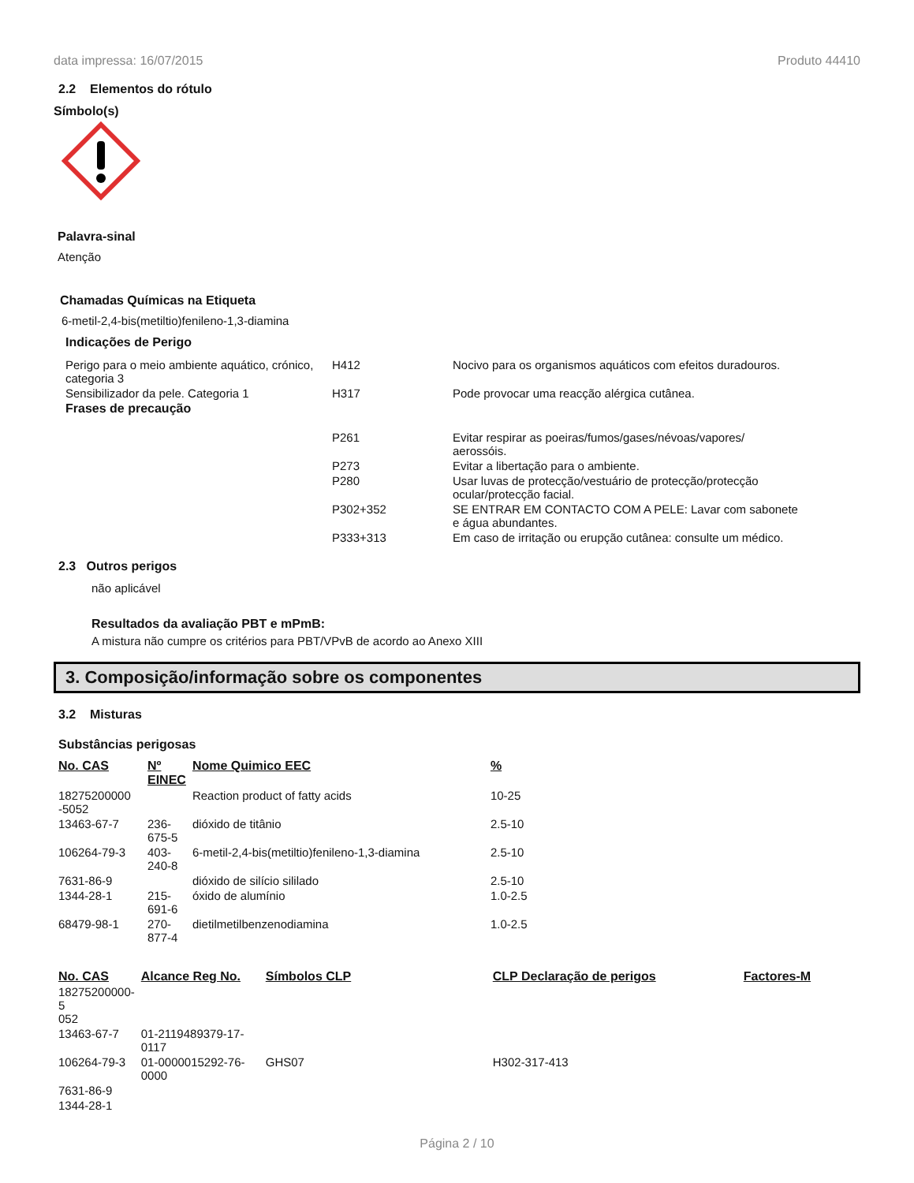data impressa: 16/07/2015 Produto 44410
2.2 Elementos do rótulo
Símbolo(s)
Palavra-sinal
Atenção
Chamadas Químicas na Etiqueta
6-metil-2,4-bis(metiltio)fenileno-1,3-diamina
Indicações de Perigo
| Perigo para o meio ambiente aquático, crónico, categoria 3 | H412 | Nocivo para os organismos aquáticos com efeitos duradouros. |
| Sensibilizador da pele. Categoria 1 | H317 | Pode provocar uma reacção alérgica cutânea. |
| Frases de precaução | | |
| | P261 | Evitar respirar as poeiras/fumos/gases/névoas/vapores/ aerossóis. |
| | P273 | Evitar a libertação para o ambiente. |
| | P280 | Usar luvas de protecção/vestuário de protecção/protecção ocular/protecção facial. |
| | P302+352 | SE ENTRAR EM CONTACTO COM A PELE: Lavar com sabonete e água abundantes. |
| | P333+313 | Em caso de irritação ou erupção cutânea: consulte um médico. |
2.3 Outros perigos
não aplicável
Resultados da avaliação PBT e mPmB:
A mistura não cumpre os critérios para PBT/VPvB de acordo ao Anexo XIII
3. Composição/informação sobre os componentes
3.2 Misturas
Substâncias perigosas
| No. CAS | Nº EINEC | Nome Quimico EEC | % |
| --- | --- | --- | --- |
| 18275200000 -5052 | | Reaction product of fatty acids | 10-25 |
| 13463-67-7 | 236-675-5 | dióxido de titânio | 2.5-10 |
| 106264-79-3 | 403-240-8 | 6-metil-2,4-bis(metiltio)fenileno-1,3-diamina | 2.5-10 |
| 7631-86-9 | | dióxido de silício sililado | 2.5-10 |
| 1344-28-1 | 215-691-6 | óxido de alumínio | 1.0-2.5 |
| 68479-98-1 | 270-877-4 | dietilmetilbenzenodiamina | 1.0-2.5 |
| No. CAS | Alcance Reg No. | Símbolos CLP | CLP Declaração de perigos | Factores-M |
| --- | --- | --- | --- | --- |
| 18275200000-5 052 | | | | |
| 13463-67-7 | 01-2119489379-17- 0117 | | | |
| 106264-79-3 | 01-0000015292-76- 0000 | GHS07 | H302-317-413 | |
| 7631-86-9 | | | | |
| 1344-28-1 | | | | |
Página 2 / 10